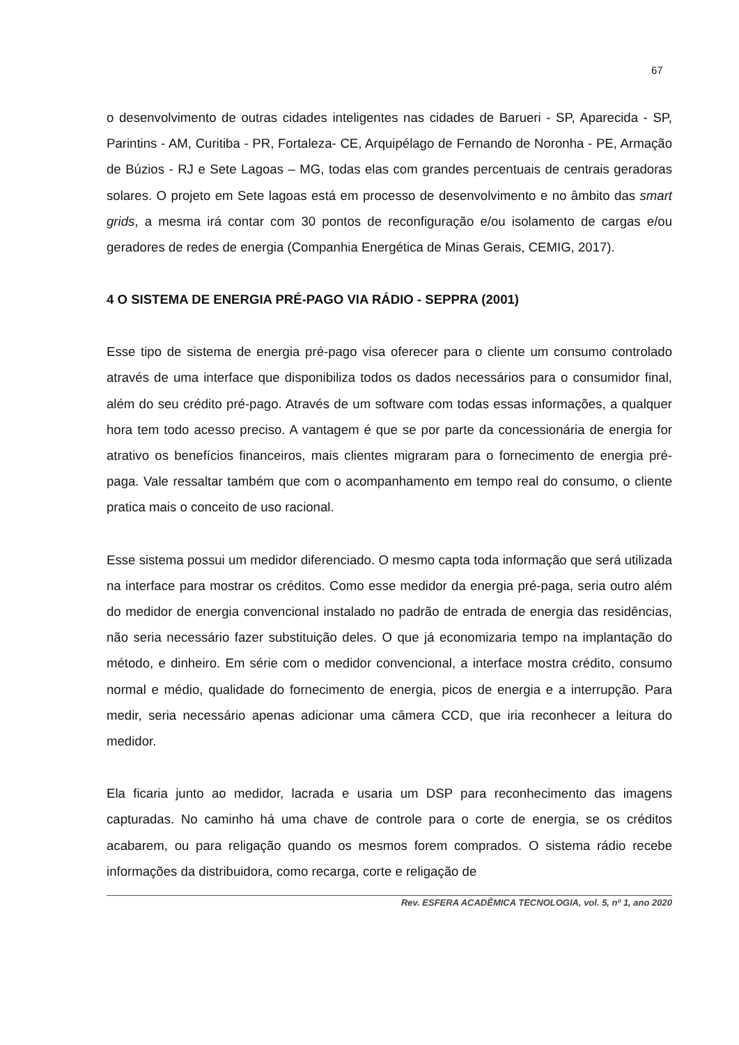67
o desenvolvimento de outras cidades inteligentes nas cidades de Barueri - SP, Aparecida - SP, Parintins - AM, Curitiba - PR, Fortaleza- CE, Arquipélago de Fernando de Noronha - PE, Armação de Búzios - RJ e Sete Lagoas – MG, todas elas com grandes percentuais de centrais geradoras solares. O projeto em Sete lagoas está em processo de desenvolvimento e no âmbito das smart grids, a mesma irá contar com 30 pontos de reconfiguração e/ou isolamento de cargas e/ou geradores de redes de energia (Companhia Energética de Minas Gerais, CEMIG, 2017).
4 O SISTEMA DE ENERGIA PRÉ-PAGO VIA RÁDIO - SEPPRA (2001)
Esse tipo de sistema de energia pré-pago visa oferecer para o cliente um consumo controlado através de uma interface que disponibiliza todos os dados necessários para o consumidor final, além do seu crédito pré-pago. Através de um software com todas essas informações, a qualquer hora tem todo acesso preciso. A vantagem é que se por parte da concessionária de energia for atrativo os benefícios financeiros, mais clientes migraram para o fornecimento de energia pré-paga. Vale ressaltar também que com o acompanhamento em tempo real do consumo, o cliente pratica mais o conceito de uso racional.
Esse sistema possui um medidor diferenciado. O mesmo capta toda informação que será utilizada na interface para mostrar os créditos. Como esse medidor da energia pré-paga, seria outro além do medidor de energia convencional instalado no padrão de entrada de energia das residências, não seria necessário fazer substituição deles. O que já economizaria tempo na implantação do método, e dinheiro. Em série com o medidor convencional, a interface mostra crédito, consumo normal e médio, qualidade do fornecimento de energia, picos de energia e a interrupção. Para medir, seria necessário apenas adicionar uma câmera CCD, que iria reconhecer a leitura do medidor.
Ela ficaria junto ao medidor, lacrada e usaria um DSP para reconhecimento das imagens capturadas. No caminho há uma chave de controle para o corte de energia, se os créditos acabarem, ou para religação quando os mesmos forem comprados. O sistema rádio recebe informações da distribuidora, como recarga, corte e religação de
Rev. ESFERA ACADÊMICA TECNOLOGIA, vol. 5, nº 1, ano 2020